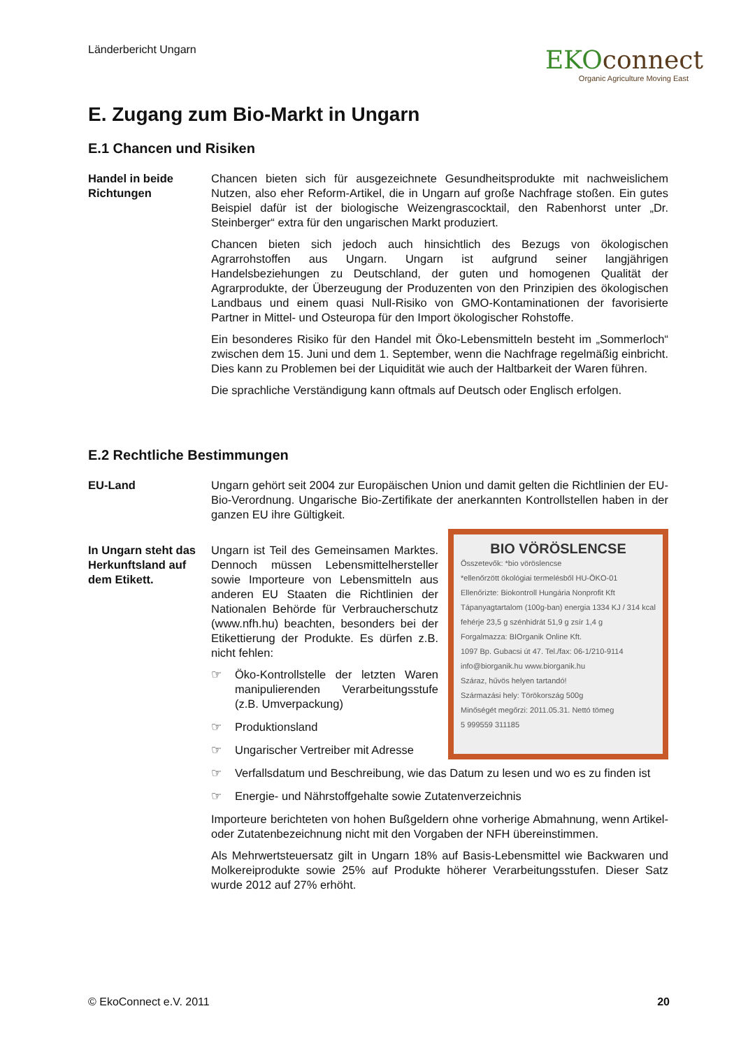Länderbericht Ungarn
EKOconnect
Organic Agriculture Moving East
E. Zugang zum Bio-Markt in Ungarn
E.1 Chancen und Risiken
Handel in beide Richtungen
Chancen bieten sich für ausgezeichnete Gesundheitsprodukte mit nachweislichem Nutzen, also eher Reform-Artikel, die in Ungarn auf große Nachfrage stoßen. Ein gutes Beispiel dafür ist der biologische Weizengrascocktail, den Rabenhorst unter „Dr. Steinberger“ extra für den ungarischen Markt produziert.
Chancen bieten sich jedoch auch hinsichtlich des Bezugs von ökologischen Agrarrohstoffen aus Ungarn. Ungarn ist aufgrund seiner langjährigen Handelsbeziehungen zu Deutschland, der guten und homogenen Qualität der Agrarprodukte, der Überzeugung der Produzenten von den Prinzipien des ökologischen Landbaus und einem quasi Null-Risiko von GMO-Kontaminationen der favorisierte Partner in Mittel- und Osteuropa für den Import ökologischer Rohstoffe.
Ein besonderes Risiko für den Handel mit Öko-Lebensmitteln besteht im „Sommerloch“ zwischen dem 15. Juni und dem 1. September, wenn die Nachfrage regelmäßig einbricht. Dies kann zu Problemen bei der Liquidität wie auch der Haltbarkeit der Waren führen.
Die sprachliche Verständigung kann oftmals auf Deutsch oder Englisch erfolgen.
E.2 Rechtliche Bestimmungen
EU-Land Ungarn gehört seit 2004 zur Europäischen Union und damit gelten die Richtlinien der EU-Bio-Verordnung. Ungarische Bio-Zertifikate der anerkannten Kontrollstellen haben in der ganzen EU ihre Gültigkeit.
In Ungarn steht das Herkunftsland auf dem Etikett.
BIO VÖRÖSLENCSE
Összetevők: *bio vöröslencse
*ellenőrzött ökológiai termelésből HU-ÖKO-01
Ellenőrizte: Biokontroll Hungária Nonprofit Kft
Tápanyagtartalom (100g-ban) energia 1334 KJ / 314 kcal
fehérje 23,5 g szénhidrát 51,9 g zsír 1,4 g
Forgalmazza: BIOrganik Online Kft.
1097 Bp. Gubacsi út 47. Tel./fax: 06-1/210-9114
info@biorganik.hu www.biorganik.hu
Száraz, hűvös helyen tartandó!
Származási hely: Törökország 500g
Minőségét megőrzi: 2011.05.31. Nettó tömeg
5 999559 311185
Ungarn ist Teil des Gemeinsamen Marktes. Dennoch müssen Lebensmittelhersteller sowie Importeure von Lebensmitteln aus anderen EU Staaten die Richtlinien der Nationalen Behörde für Verbraucherschutz (www.nfh.hu) beachten, besonders bei der Etikettierung der Produkte. Es dürfen z.B. nicht fehlen:
☞ Öko-Kontrollstelle der letzten Waren manipulierenden Verarbeitungsstufe (z.B. Umverpackung)
☞ Produktionsland
☞ Ungarischer Vertreiber mit Adresse
☞ Verfallsdatum und Beschreibung, wie das Datum zu lesen und wo es zu finden ist
☞ Energie- und Nährstoffgehalte sowie Zutatenverzeichnis
Importeure berichteten von hohen Bußgeldern ohne vorherige Abmahnung, wenn Artikel- oder Zutatenbezeichnung nicht mit den Vorgaben der NFH übereinstimmen.
Als Mehrwertsteuersatz gilt in Ungarn 18% auf Basis-Lebensmittel wie Backwaren und Molkereiprodukte sowie 25% auf Produkte höherer Verarbeitungsstufen. Dieser Satz wurde 2012 auf 27% erhöht.
© EkoConnect e.V. 2011 20